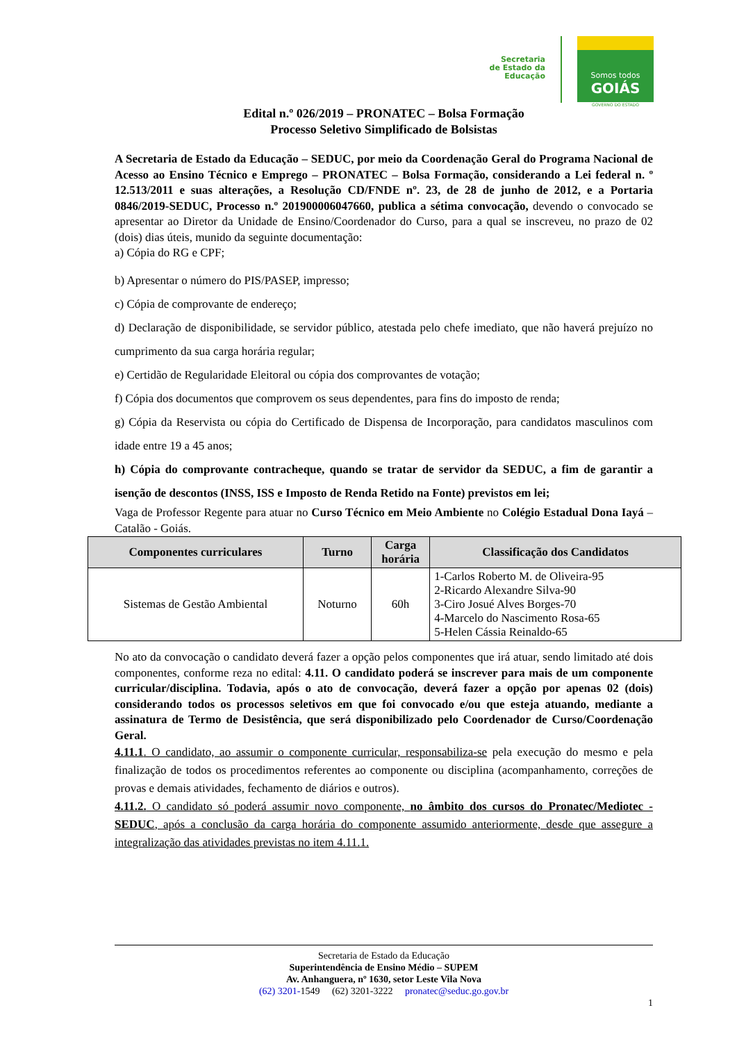Secretaria
de Estado da
Educação
Somos todos
GOIÁS
GOVERNO DO ESTADO
Edital n.º 026/2019 – PRONATEC – Bolsa Formação
Processo Seletivo Simplificado de Bolsistas
A Secretaria de Estado da Educação – SEDUC, por meio da Coordenação Geral do Programa Nacional de Acesso ao Ensino Técnico e Emprego – PRONATEC – Bolsa Formação, considerando a Lei federal n. º 12.513/2011 e suas alterações, a Resolução CD/FNDE nº. 23, de 28 de junho de 2012, e a Portaria 0846/2019-SEDUC, Processo n.º 201900006047660, publica a sétima convocação, devendo o convocado se apresentar ao Diretor da Unidade de Ensino/Coordenador do Curso, para a qual se inscreveu, no prazo de 02 (dois) dias úteis, munido da seguinte documentação:
a) Cópia do RG e CPF;
b) Apresentar o número do PIS/PASEP, impresso;
c) Cópia de comprovante de endereço;
d) Declaração de disponibilidade, se servidor público, atestada pelo chefe imediato, que não haverá prejuízo no cumprimento da sua carga horária regular;
e) Certidão de Regularidade Eleitoral ou cópia dos comprovantes de votação;
f) Cópia dos documentos que comprovem os seus dependentes, para fins do imposto de renda;
g) Cópia da Reservista ou cópia do Certificado de Dispensa de Incorporação, para candidatos masculinos com idade entre 19 a 45 anos;
h) Cópia do comprovante contracheque, quando se tratar de servidor da SEDUC, a fim de garantir a isenção de descontos (INSS, ISS e Imposto de Renda Retido na Fonte) previstos em lei;
Vaga de Professor Regente para atuar no Curso Técnico em Meio Ambiente no Colégio Estadual Dona Iayá – Catalão - Goiás.
| Componentes curriculares | Turno | Carga horária | Classificação dos Candidatos |
| --- | --- | --- | --- |
| Sistemas de Gestão Ambiental | Noturno | 60h | 1-Carlos Roberto M. de Oliveira-95 2-Ricardo Alexandre Silva-90 3-Ciro Josué Alves Borges-70 4-Marcelo do Nascimento Rosa-65 5-Helen Cássia Reinaldo-65 |
No ato da convocação o candidato deverá fazer a opção pelos componentes que irá atuar, sendo limitado até dois componentes, conforme reza no edital: 4.11. O candidato poderá se inscrever para mais de um componente curricular/disciplina. Todavia, após o ato de convocação, deverá fazer a opção por apenas 02 (dois) considerando todos os processos seletivos em que foi convocado e/ou que esteja atuando, mediante a assinatura de Termo de Desistência, que será disponibilizado pelo Coordenador de Curso/Coordenação Geral.
4.11.1. O candidato, ao assumir o componente curricular, responsabiliza-se pela execução do mesmo e pela finalização de todos os procedimentos referentes ao componente ou disciplina (acompanhamento, correções de provas e demais atividades, fechamento de diários e outros).
4.11.2. O candidato só poderá assumir novo componente, no âmbito dos cursos do Pronatec/Mediotec - SEDUC, após a conclusão da carga horária do componente assumido anteriormente, desde que assegure a integralização das atividades previstas no item 4.11.1.
Secretaria de Estado da Educação
Superintendência de Ensino Médio – SUPEM
Av. Anhanguera, nº 1630, setor Leste Vila Nova
(62) 3201-1549 (62) 3201-3222 pronatec@seduc.go.gov.br
1